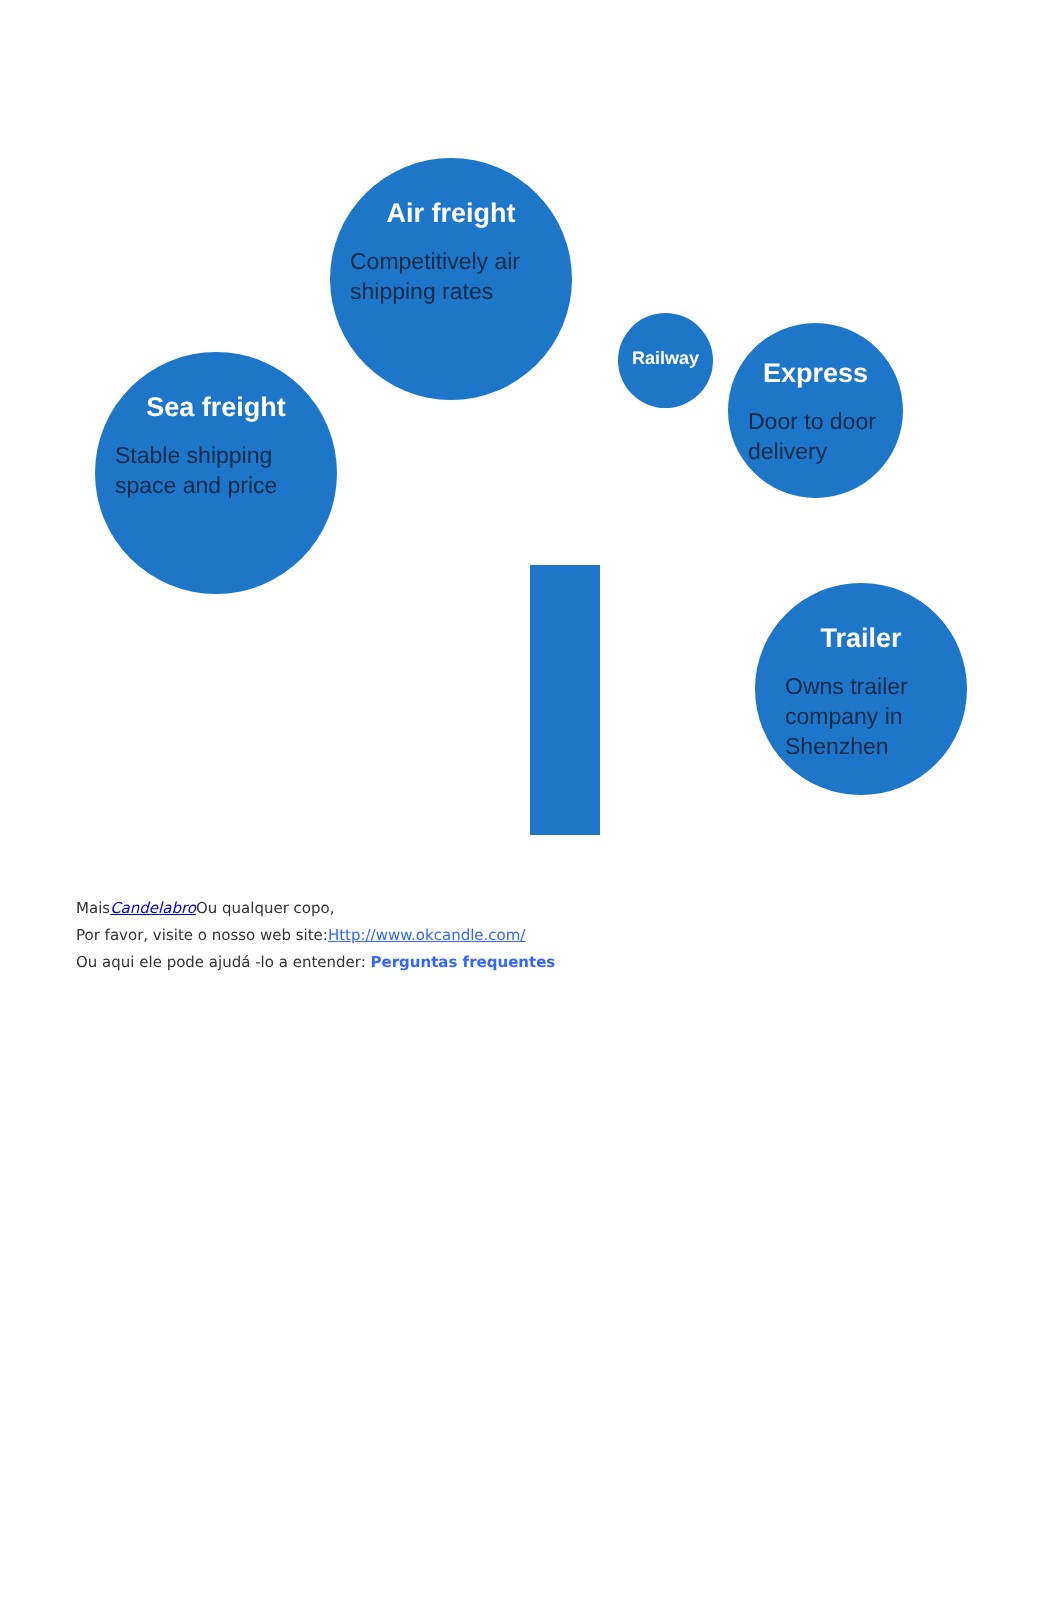Air freight
Competitively air shipping rates
Sea freight
Stable shipping space and price
Railway
Express
Door to door delivery
Trailer
Owns trailer company in Shenzhen
MaisCandelabro Ou qualquer copo,
Por favor, visite o nosso web site:Http://www.okcandle.com/
Ou aqui ele pode ajudá -lo a entender: Perguntas frequentes